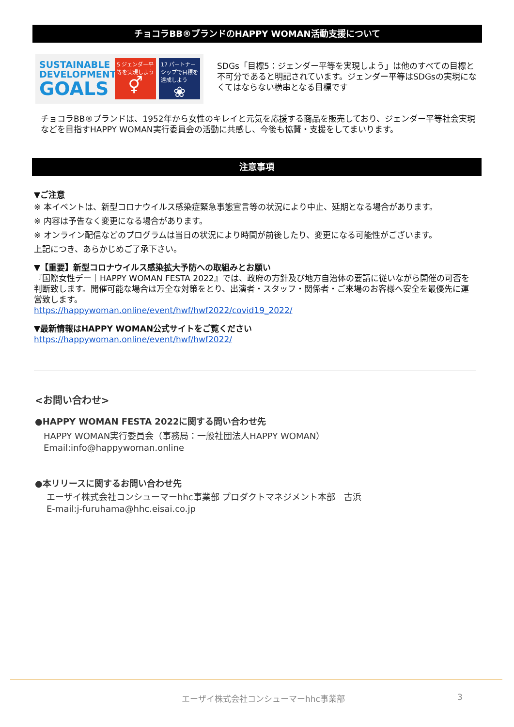チョコラBB®ブランドのHAPPY WOMAN活動支援について
SUSTAINABLE DEVELOPMENT
GOALS
5 ジェンダー平等を実現しよう
⚥
17 パートナーシップで目標を達成しよう
❀
SDGs「目標5：ジェンダー平等を実現しよう」は他のすべての目標と不可分であると明記されています。ジェンダー平等はSDGsの実現になくてはならない横串となる目標です
チョコラBB®ブランドは、1952年から女性のキレイと元気を応援する商品を販売しており、ジェンダー平等社会実現などを目指すHAPPY WOMAN実行委員会の活動に共感し、今後も協賛・支援をしてまいります。
注意事項
▼ご注意
※ 本イベントは、新型コロナウイルス感染症緊急事態宣言等の状況により中止、延期となる場合があります。
※ 内容は予告なく変更になる場合があります。
※ オンライン配信などのプログラムは当日の状況により時間が前後したり、変更になる可能性がございます。
上記につき、あらかじめご了承下さい。
▼【重要】新型コロナウイルス感染拡大予防への取組みとお願い
『国際女性デー｜HAPPY WOMAN FESTA 2022』では、政府の方針及び地方自治体の要請に従いながら開催の可否を判断致します。開催可能な場合は万全な対策をとり、出演者・スタッフ・関係者・ご来場のお客様へ安全を最優先に運営致します。
https://happywoman.online/event/hwf/hwf2022/covid19_2022/
▼最新情報はHAPPY WOMAN公式サイトをご覧ください
https://happywoman.online/event/hwf/hwf2022/
<お問い合わせ>
●HAPPY WOMAN FESTA 2022に関する問い合わせ先
HAPPY WOMAN実行委員会（事務局：一般社団法人HAPPY WOMAN）
Email:info@happywoman.online
●本リリースに関するお問い合わせ先
エーザイ株式会社コンシューマーhhc事業部 プロダクトマネジメント本部　古浜
E-mail:j-furuhama@hhc.eisai.co.jp
エーザイ株式会社コンシューマーhhc事業部 3